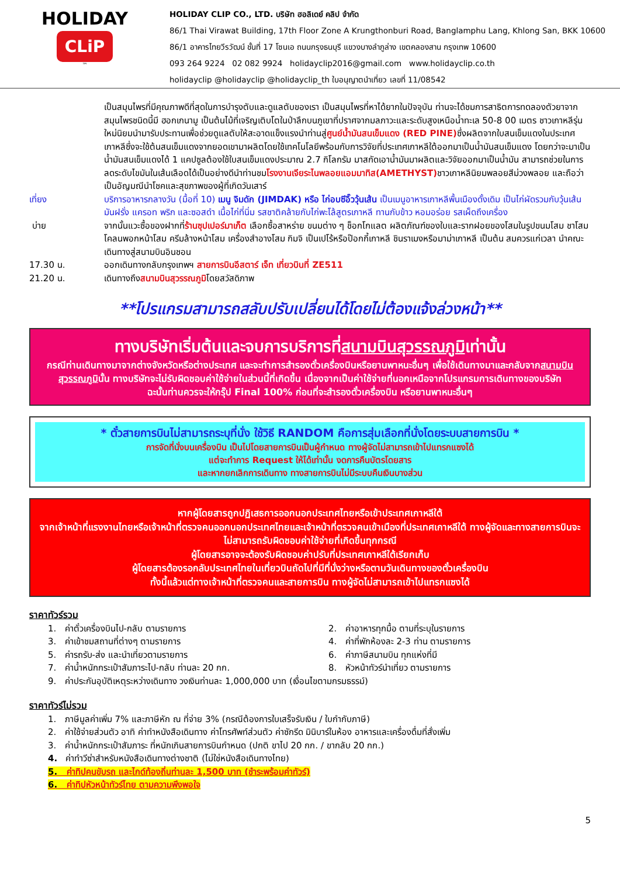HOLIDAY
CLiP
™
HOLIDAY CLIP CO., LTD. บริษัท ฮอลิเดย์ คลิป จำกัด
86/1 Thai Virawat Building, 17th Floor Zone A Krungthonburi Road, Banglamphu Lang, Khlong San, BKK 10600
86/1 อาคารไทยวีรวัฒน์ ชั้นที่ 17 โซนเอ ถนนกรุงธนบุรี แขวงบางลำภูล่าง เขตคลองสาน กรุงเทพ 10600
093 264 9224 02 082 9924 holidayclip2016@gmail.com www.holidayclip.co.th
holidayclip @holidayclip @holidayclip_th ใบอนุญาตนำเที่ยว เลขที่ 11/08542
เป็นสมุนไพรที่มีคุณภาพดีที่สุดในการบำรุงตับและดูแลตับของเรา เป็นสมุนไพรที่หาได้ยากในปัจจุบัน ท่านจะได้ชมการสาธิตการทดลองตัวยาจากสมุนไพรชนิดนี้มี ฮอกเกนามู เป็นต้นไม้ที่เจริญเติบโตในป่าลึกบนภูเขาที่ปราศจากมลภาวะและระดับสูงเหนือน้ำทะเล 50-8 00 เมตร ชาวเกาหลีรุ่นใหม่นิยมนำมารับประทานเพื่อช่วยดูแลตับให้สะอาดแข็งแรงนำท่านสู่ศูนย์น้ำมันสนเข็มแดง (RED PINE) ซึ่งผลิตจากใบสนเข็มแดงในประเทศเกาหลีซึ่งจะใช้ต้นสนเข็มแดงจากยอดเขามาผลิตโดยใช้เทคโนโลยีพร้อมกับการวิจัยที่ประเทศเกาหลีใต้ออกมาเป็นน้ำมันสนเข็มแดง โดยกว่าจะมาเป็นน้ำมันสนเข็มแดงได้ 1 แคปซูลต้องใช้ใบสนเข็มแดงประมาณ 2.7 กิโลกรัม มาสกัดเอาน้ำมันมาผลิตและวิจัยออกมาเป็นน้ำมัน สามารถช่วยในการลดระดับไขมันในเส้นเลือดได้เป็นอย่างดีนำท่านชมโรงงานเจียระไนพลอยแอมมาทิส(AMETHYST) ชาวเกาหลีนิยมพลอยสีม่วงพลอย และถือว่าเป็นอัญมณีนำโชคและสุขภาพของผู้ที่เกิดวันเสาร์
เที่ยง บริการอาหารกลางวัน (มื้อที่ 10) เมนู จิมดัก (JIMDAK) หรือ ไก่อบซีอิ๊ววุ้นเส้น เป็นเมนูอาหารเกาหลีพื้นเมืองดั้งเดิม เป็นไก่ผัดรวมกับวุ้นเส้น มันฝรั่ง แครอท พริก และซอสดำ เนื้อไก่ที่นิ่ม รสชาติคล้ายกับไก่พะโล้สูตรเกาหลี ทานกับข้าว หอมอร่อย รสเผ็ดถึงเครื่อง
บ่าย จากนั้นแวะซื้อของฝากที่ร้านซุปเปอร์มาเก็ต เลือกซื้อสาหร่าย ขนมต่าง ๆ ช็อกโกแลต ผลิตภัณฑ์ของใบและรากฝอยของโสมในรูปขนมโสม ชาโสม โคลนพอกหน้าโสม ครีมล้างหน้าโสม เครื่องสำอางโสม กิมจิ เป็นเปโร้หรือป๊อกกี้เกาหลี ชินราเมงหรือมาม่าเกาหลี เป็นต้น สมควรแก่เวลา นำคณะเดินทางสู่สนามบินอินชอน
17.30 น. ออกเดินทางกลับกรุงเทพฯ สายการบินอีสตาร์ เจ็ท เที่ยวบินที่ ZE511
21.20 น. เดินทางถึงสนามบินสุวรรณภูมิโดยสวัสดิภาพ
**โปรแกรมสามารถสลับปรับเปลี่ยนได้โดยไม่ต้องแจ้งล่วงหน้า**
ทางบริษัทเริ่มต้นและจบการบริการที่สนามบินสุวรรณภูมิเท่านั้น
กรณีท่านเดินทางมาจากต่างจังหวัดหรือต่างประเทศ และจะทำการสำรองตั๋วเครื่องบินหรือยานพาหนะอื่นๆ เพื่อใช้เดินทางมาและกลับจากสนามบินสุวรรณภูมินั้น ทางบริษัทจะไม่รับผิดชอบค่าใช้จ่ายในส่วนนี้ที่เกิดขึ้น เนื่องจากเป็นค่าใช้จ่ายที่นอกเหนือจากโปรแกรมการเดินทางของบริษัท
ฉะนั้นท่านควรจะให้กรุ๊ป Final 100% ก่อนที่จะสำรองตั๋วเครื่องบิน หรือยานพาหนะอื่นๆ
* ตั๋วสายการบินไม่สามารถระบุที่นั่ง ใช้วิธี RANDOM คือการสุ่มเลือกที่นั่งโดยระบบสายการบิน *
การจัดที่นั่งบนเครื่องบิน เป็นไปโดยสายการบินเป็นผู้กำหนด ทางผู้จัดไม่สามารถเข้าไปแทรกแซงได้
แต่จะทำการ Request ให้ได้เท่านั้น งดการคืนบัตรโดยสาร
และหากยกเลิกการเดินทาง ทางสายการบินไม่มีระบบคืนเงินบางส่วน
หากผู้โดยสารถูกปฏิเสธการออกนอกประเทศไทยหรือเข้าประเทศเกาหลีใต้
จากเจ้าหน้าที่แรงงานไทยหรือเจ้าหน้าที่ตรวจคนออกนอกประเทศไทยและเจ้าหน้าที่ตรวจคนเข้าเมืองที่ประเทศเกาหลีใต้ ทางผู้จัดและทางสายการบินจะไม่สามารถรับผิดชอบค่าใช้จ่ายที่เกิดขึ้นทุกกรณี
ผู้โดยสารอาจจะต้องรับผิดชอบค่าปรับที่ประเทศเกาหลีใต้เรียกเก็บ
ผู้โดยสารต้องรอกลับประเทศไทยในเที่ยวบินถัดไปที่มีที่นั่งว่างหรือตามวันเดินทางของตั๋วเครื่องบิน
ทั้งนี้แล้วแต่ทางเจ้าหน้าที่ตรวจคนและสายการบิน ทางผู้จัดไม่สามารถเข้าไปแทรกแซงได้
ราคาทัวร์รวม
1. ค่าตั๋วเครื่องบินไป-กลับ ตามรายการ
2. ค่าอาหารทุกมื้อ ตามที่ระบุในรายการ
3. ค่าเข้าชมสถานที่ต่างๆ ตามรายการ
4. ค่าที่พักห้องละ 2-3 ท่าน ตามรายการ
5. ค่ารถรับ-ส่ง และนำเที่ยวตามรายการ
6. ค่าภาษีสนามบิน ทุกแห่งที่มี
7. ค่าน้ำหนักกระเป๋าสัมภาระไป-กลับ ท่านละ 20 กก.
8. หัวหน้าทัวร์นำเที่ยว ตามรายการ
9. ค่าประกันอุบัติเหตุระหว่างเดินทาง วงเงินท่านละ 1,000,000 บาท (เงื่อนไขตามกรมธรรม์)
ราคาทัวร์ไม่รวม
1. ภาษีมูลค่าเพิ่ม 7% และภาษีหัก ณ ที่จ่าย 3% (กรณีต้องการใบเสร็จรับเงิน / ใบกำกับภาษี)
2. ค่าใช้จ่ายส่วนตัว อาทิ ค่าทำหนังสือเดินทาง ค่าโทรศัพท์ส่วนตัว ค่าซักรีด มินิบาร์ในห้อง อาหารและเครื่องดื่มที่สั่งเพิ่ม
3. ค่าน้ำหนักกระเป๋าสัมภาระ ที่หนักเกินสายการบินกำหนด (ปกติ ขาไป 20 กก. / ขากลับ 20 กก.)
4. ค่าทำวีซ่าสำหรับหนังสือเดินทางต่างชาติ (ไม่ใช่หนังสือเดินทางไทย)
5. ค่าทิปคนขับรถ และไกด์ท้องถิ่นท่านละ 1,500 บาท (ชำระพร้อมค่าทัวร์)
6. ค่าทิปหัวหน้าทัวร์ไทย ตามความพึงพอใจ
5